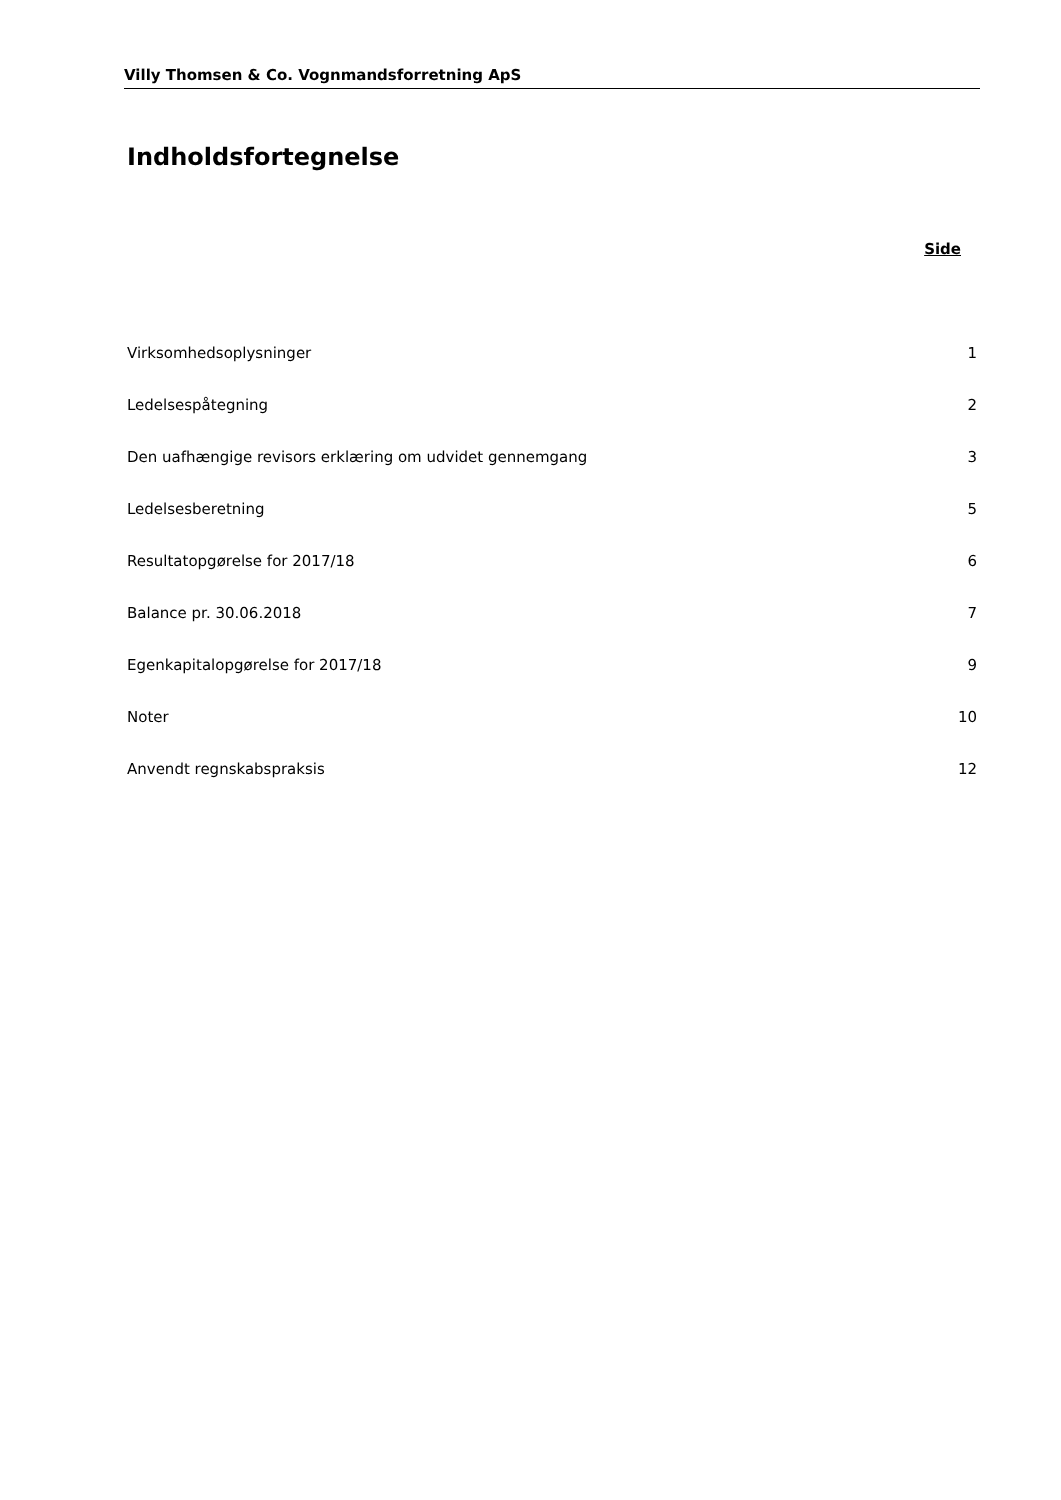Villy Thomsen & Co. Vognmandsforretning ApS
Indholdsfortegnelse
| | Side |
| Virksomhedsoplysninger | 1 |
| Ledelsespåtegning | 2 |
| Den uafhængige revisors erklæring om udvidet gennemgang | 3 |
| Ledelsesberetning | 5 |
| Resultatopgørelse for 2017/18 | 6 |
| Balance pr. 30.06.2018 | 7 |
| Egenkapitalopgørelse for 2017/18 | 9 |
| Noter | 10 |
| Anvendt regnskabspraksis | 12 |